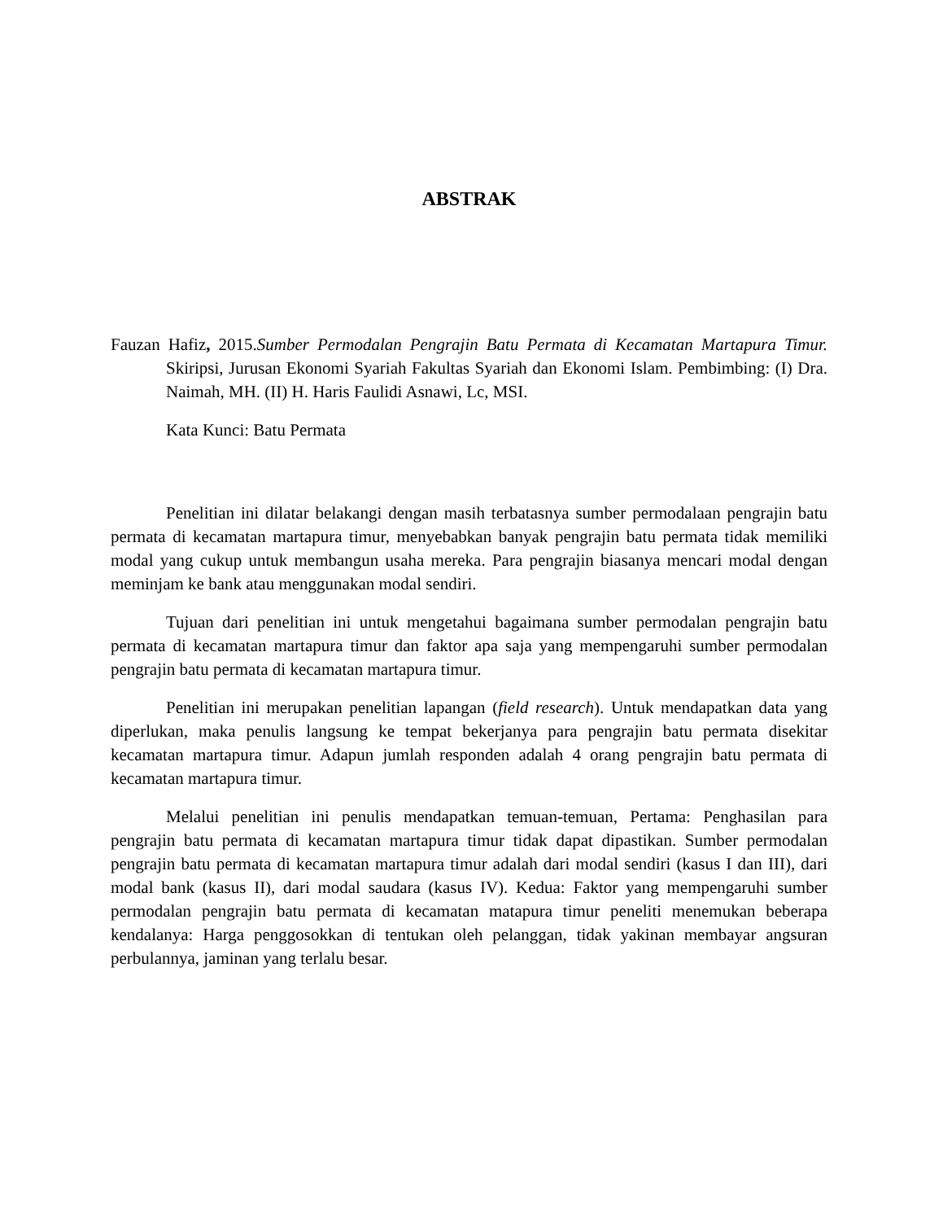ABSTRAK
Fauzan Hafiz, 2015.Sumber Permodalan Pengrajin Batu Permata di Kecamatan Martapura Timur. Skiripsi, Jurusan Ekonomi Syariah Fakultas Syariah dan Ekonomi Islam. Pembimbing: (I) Dra. Naimah, MH. (II) H. Haris Faulidi Asnawi, Lc, MSI.
Kata Kunci: Batu Permata
Penelitian ini dilatar belakangi dengan masih terbatasnya sumber permodalaan pengrajin batu permata di kecamatan martapura timur, menyebabkan banyak pengrajin batu permata tidak memiliki modal yang cukup untuk membangun usaha mereka. Para pengrajin biasanya mencari modal dengan meminjam ke bank atau menggunakan modal sendiri.
Tujuan dari penelitian ini untuk mengetahui bagaimana sumber permodalan pengrajin batu permata di kecamatan martapura timur dan faktor apa saja yang mempengaruhi sumber permodalan pengrajin batu permata di kecamatan martapura timur.
Penelitian ini merupakan penelitian lapangan (field research). Untuk mendapatkan data yang diperlukan, maka penulis langsung ke tempat bekerjanya para pengrajin batu permata disekitar kecamatan martapura timur. Adapun jumlah responden adalah 4 orang pengrajin batu permata di kecamatan martapura timur.
Melalui penelitian ini penulis mendapatkan temuan-temuan, Pertama: Penghasilan para pengrajin batu permata di kecamatan martapura timur tidak dapat dipastikan. Sumber permodalan pengrajin batu permata di kecamatan martapura timur adalah dari modal sendiri (kasus I dan III), dari modal bank (kasus II), dari modal saudara (kasus IV). Kedua: Faktor yang mempengaruhi sumber permodalan pengrajin batu permata di kecamatan matapura timur peneliti menemukan beberapa kendalanya: Harga penggosokkan di tentukan oleh pelanggan, tidak yakinan membayar angsuran perbulannya, jaminan yang terlalu besar.